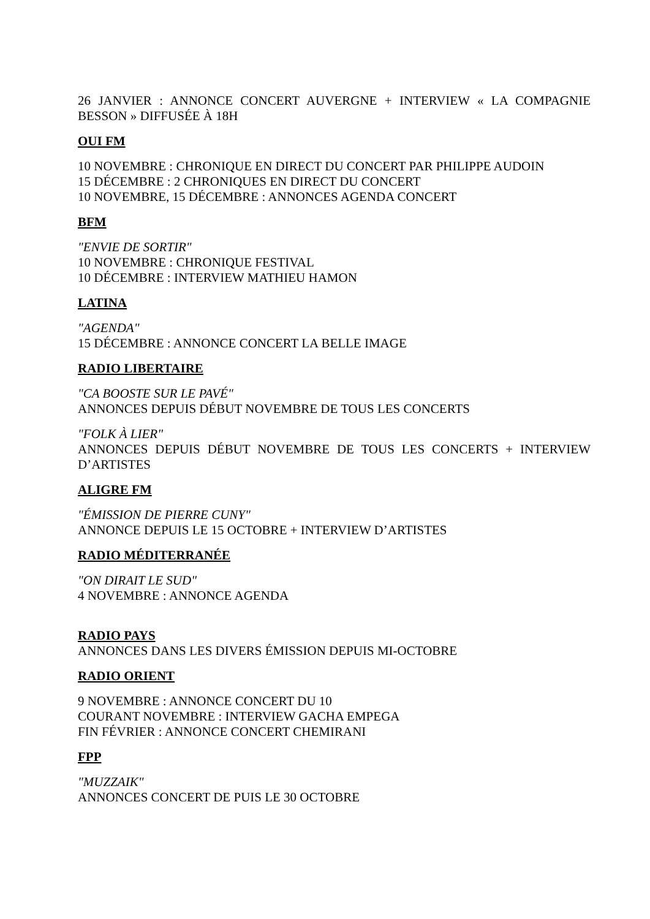26 JANVIER : ANNONCE CONCERT AUVERGNE + INTERVIEW « LA COMPAGNIE BESSON » DIFFUSÉE À 18H
OUI FM
10 NOVEMBRE : CHRONIQUE EN DIRECT DU CONCERT PAR PHILIPPE AUDOIN
15 DÉCEMBRE : 2 CHRONIQUES EN DIRECT DU CONCERT
10 NOVEMBRE, 15 DÉCEMBRE : ANNONCES AGENDA CONCERT
BFM
"ENVIE DE SORTIR"
10 NOVEMBRE : CHRONIQUE FESTIVAL
10 DÉCEMBRE : INTERVIEW MATHIEU HAMON
LATINA
"AGENDA"
15 DÉCEMBRE : ANNONCE CONCERT LA BELLE IMAGE
RADIO LIBERTAIRE
"CA BOOSTE SUR LE PAVÉ"
ANNONCES DEPUIS DÉBUT NOVEMBRE DE TOUS LES CONCERTS
"FOLK À LIER"
ANNONCES DEPUIS DÉBUT NOVEMBRE DE TOUS LES CONCERTS + INTERVIEW D’ARTISTES
ALIGRE FM
"ÉMISSION DE PIERRE CUNY"
ANNONCE DEPUIS LE 15 OCTOBRE + INTERVIEW D’ARTISTES
RADIO MÉDITERRANÉE
"ON DIRAIT LE SUD"
4 NOVEMBRE : ANNONCE AGENDA
RADIO PAYS
ANNONCES DANS LES DIVERS ÉMISSION DEPUIS MI-OCTOBRE
RADIO ORIENT
9 NOVEMBRE : ANNONCE CONCERT DU 10
COURANT NOVEMBRE : INTERVIEW GACHA EMPEGA
FIN FÉVRIER : ANNONCE CONCERT CHEMIRANI
FPP
"MUZZAIK"
ANNONCES CONCERT DE PUIS LE 30 OCTOBRE